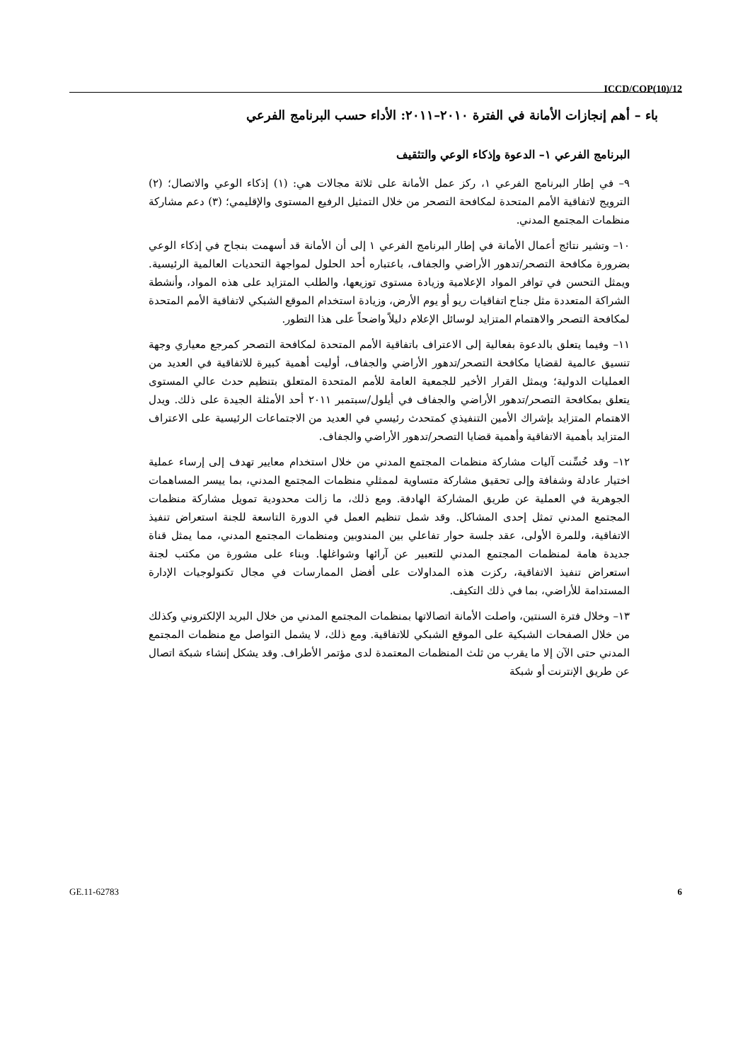ICCD/COP(10)/12
باء – أهم إنجازات الأمانة في الفترة ٢٠١٠–٢٠١١: الأداء حسب البرنامج الفرعي
البرنامج الفرعي ١– الدعوة وإذكاء الوعي والتثقيف
٩– في إطار البرنامج الفرعي ١، ركز عمل الأمانة على ثلاثة مجالات هي: (١) إذكاء الوعي والاتصال؛ (٢) الترويج لاتفاقية الأمم المتحدة لمكافحة التصحر من خلال التمثيل الرفيع المستوى والإقليمي؛ (٣) دعم مشاركة منظمات المجتمع المدني.
١٠– وتشير نتائج أعمال الأمانة في إطار البرنامج الفرعي ١ إلى أن الأمانة قد أسهمت بنجاح في إذكاء الوعي بضرورة مكافحة التصحر/تدهور الأراضي والجفاف، باعتباره أحد الحلول لمواجهة التحديات العالمية الرئيسية. ويمثل التحسن في توافر المواد الإعلامية وزيادة مستوى توزيعها، والطلب المتزايد على هذه المواد، وأنشطة الشراكة المتعددة مثل جناح اتفاقيات ريو أو يوم الأرض، وزيادة استخدام الموقع الشبكي لاتفاقية الأمم المتحدة لمكافحة التصحر والاهتمام المتزايد لوسائل الإعلام دليلاً واضحاً على هذا التطور.
١١– وفيما يتعلق بالدعوة بفعالية إلى الاعتراف باتفاقية الأمم المتحدة لمكافحة التصحر كمرجع معياري وجهة تنسيق عالمية لقضايا مكافحة التصحر/تدهور الأراضي والجفاف، أوليت أهمية كبيرة للاتفاقية في العديد من العمليات الدولية؛ ويمثل القرار الأخير للجمعية العامة للأمم المتحدة المتعلق بتنظيم حدث عالي المستوى يتعلق بمكافحة التصحر/تدهور الأراضي والجفاف في أيلول/سبتمبر ٢٠١١ أحد الأمثلة الجيدة على ذلك. ويدل الاهتمام المتزايد بإشراك الأمين التنفيذي كمتحدث رئيسي في العديد من الاجتماعات الرئيسية على الاعتراف المتزايد بأهمية الاتفاقية وأهمية قضايا التصحر/تدهور الأراضي والجفاف.
١٢– وقد حُسِّنت آليات مشاركة منظمات المجتمع المدني من خلال استخدام معايير تهدف إلى إرساء عملية اختيار عادلة وشفافة وإلى تحقيق مشاركة متساوية لممثلي منظمات المجتمع المدني، بما ييسر المساهمات الجوهرية في العملية عن طريق المشاركة الهادفة. ومع ذلك، ما زالت محدودية تمويل مشاركة منظمات المجتمع المدني تمثل إحدى المشاكل. وقد شمل تنظيم العمل في الدورة التاسعة للجنة استعراض تنفيذ الاتفاقية، وللمرة الأولى، عقد جلسة حوار تفاعلي بين المندوبين ومنظمات المجتمع المدني، مما يمثل قناة جديدة هامة لمنظمات المجتمع المدني للتعبير عن آرائها وشواغلها. وبناء على مشورة من مكتب لجنة استعراض تنفيذ الاتفاقية، ركزت هذه المداولات على أفضل الممارسات في مجال تكنولوجيات الإدارة المستدامة للأراضي، بما في ذلك التكيف.
١٣– وخلال فترة السنتين، واصلت الأمانة اتصالاتها بمنظمات المجتمع المدني من خلال البريد الإلكتروني وكذلك من خلال الصفحات الشبكية على الموقع الشبكي للاتفاقية. ومع ذلك، لا يشمل التواصل مع منظمات المجتمع المدني حتى الآن إلا ما يقرب من ثلث المنظمات المعتمدة لدى مؤتمر الأطراف. وقد يشكل إنشاء شبكة اتصال عن طريق الإنترنت أو شبكة
GE.11-62783 6